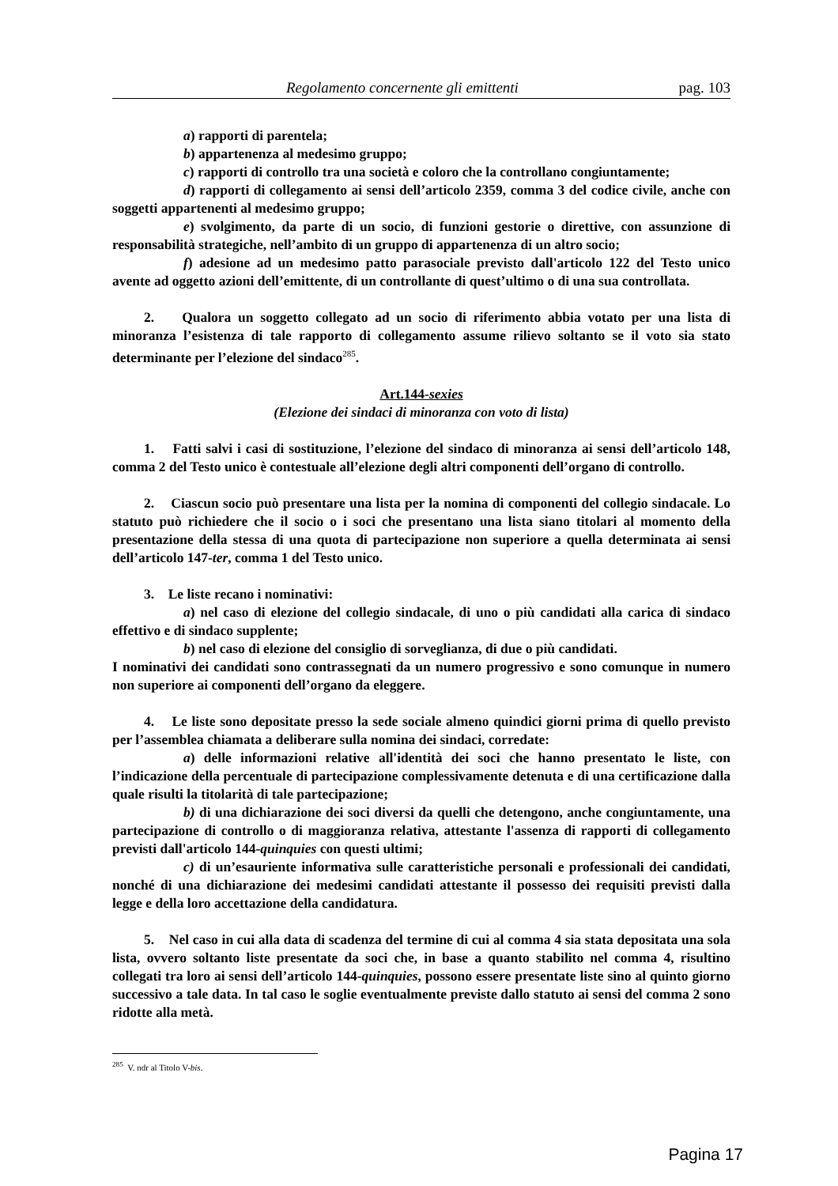Regolamento concernente gli emittenti pag. 103
a) rapporti di parentela;
b) appartenenza al medesimo gruppo;
c) rapporti di controllo tra una società e coloro che la controllano congiuntamente;
d) rapporti di collegamento ai sensi dell’articolo 2359, comma 3 del codice civile, anche con soggetti appartenenti al medesimo gruppo;
e) svolgimento, da parte di un socio, di funzioni gestorie o direttive, con assunzione di responsabilità strategiche, nell’ambito di un gruppo di appartenenza di un altro socio;
f) adesione ad un medesimo patto parasociale previsto dall'articolo 122 del Testo unico avente ad oggetto azioni dell’emittente, di un controllante di quest’ultimo o di una sua controllata.
2. Qualora un soggetto collegato ad un socio di riferimento abbia votato per una lista di minoranza l’esistenza di tale rapporto di collegamento assume rilievo soltanto se il voto sia stato determinante per l’elezione del sindaco<sup>285</sup>.
Art.144-sexies
(Elezione dei sindaci di minoranza con voto di lista)
1. Fatti salvi i casi di sostituzione, l’elezione del sindaco di minoranza ai sensi dell’articolo 148, comma 2 del Testo unico è contestuale all’elezione degli altri componenti dell’organo di controllo.
2. Ciascun socio può presentare una lista per la nomina di componenti del collegio sindacale. Lo statuto può richiedere che il socio o i soci che presentano una lista siano titolari al momento della presentazione della stessa di una quota di partecipazione non superiore a quella determinata ai sensi dell’articolo 147-ter, comma 1 del Testo unico.
3. Le liste recano i nominativi:
a) nel caso di elezione del collegio sindacale, di uno o più candidati alla carica di sindaco effettivo e di sindaco supplente;
b) nel caso di elezione del consiglio di sorveglianza, di due o più candidati.
I nominativi dei candidati sono contrassegnati da un numero progressivo e sono comunque in numero non superiore ai componenti dell’organo da eleggere.
4. Le liste sono depositate presso la sede sociale almeno quindici giorni prima di quello previsto per l’assemblea chiamata a deliberare sulla nomina dei sindaci, corredate:
a) delle informazioni relative all'identità dei soci che hanno presentato le liste, con l’indicazione della percentuale di partecipazione complessivamente detenuta e di una certificazione dalla quale risulti la titolarità di tale partecipazione;
b) di una dichiarazione dei soci diversi da quelli che detengono, anche congiuntamente, una partecipazione di controllo o di maggioranza relativa, attestante l'assenza di rapporti di collegamento previsti dall'articolo 144-quinquies con questi ultimi;
c) di un’esauriente informativa sulle caratteristiche personali e professionali dei candidati, nonché di una dichiarazione dei medesimi candidati attestante il possesso dei requisiti previsti dalla legge e della loro accettazione della candidatura.
5. Nel caso in cui alla data di scadenza del termine di cui al comma 4 sia stata depositata una sola lista, ovvero soltanto liste presentate da soci che, in base a quanto stabilito nel comma 4, risultino collegati tra loro ai sensi dell’articolo 144-quinquies, possono essere presentate liste sino al quinto giorno successivo a tale data. In tal caso le soglie eventualmente previste dallo statuto ai sensi del comma 2 sono ridotte alla metà.
<sup>285</sup> V. ndr al Titolo V-bis.
Pagina 17